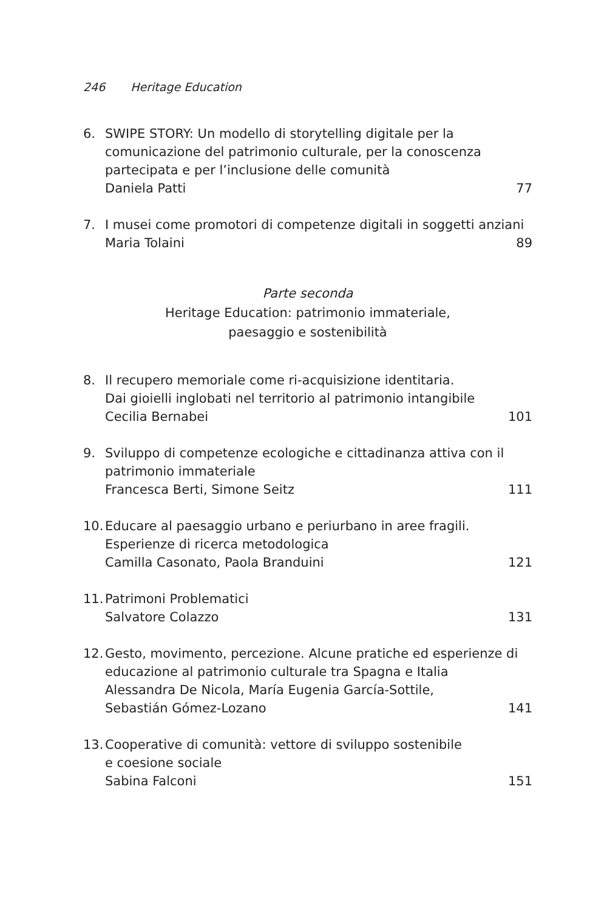246 Heritage Education
6. SWIPE STORY: Un modello di storytelling digitale per la comunicazione del patrimonio culturale, per la conoscenza partecipata e per l’inclusione delle comunità
Daniela Patti 77
7. I musei come promotori di competenze digitali in soggetti anziani
Maria Tolaini 89
Parte seconda
Heritage Education: patrimonio immateriale,
paesaggio e sostenibilità
8. Il recupero memoriale come ri-acquisizione identitaria.
Dai gioielli inglobati nel territorio al patrimonio intangibile
Cecilia Bernabei 101
9. Sviluppo di competenze ecologiche e cittadinanza attiva con il patrimonio immateriale
Francesca Berti, Simone Seitz 111
10.
Educare al paesaggio urbano e periurbano in aree fragili.
Esperienze di ricerca metodologica
Camilla Casonato, Paola Branduini 121
11.
Patrimoni Problematici
Salvatore Colazzo 131
12.
Gesto, movimento, percezione. Alcune pratiche ed esperienze di educazione al patrimonio culturale tra Spagna e Italia
Alessandra De Nicola, María Eugenia García-Sottile,
Sebastián Gómez-Lozano 141
13.
Cooperative di comunità: vettore di sviluppo sostenibile
e coesione sociale
Sabina Falconi 151